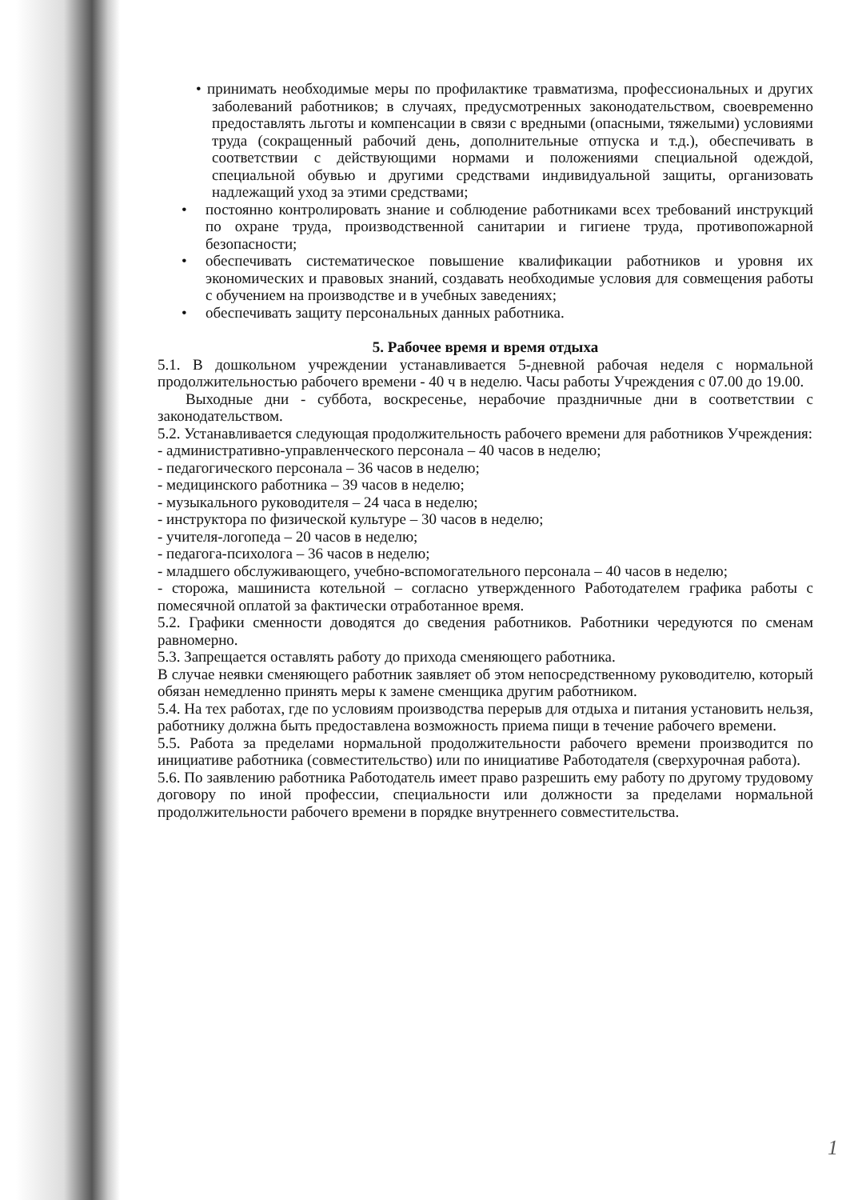• принимать необходимые меры по профилактике травматизма, профессиональных и других заболеваний работников; в случаях, предусмотренных законодательством, своевременно предоставлять льготы и компенсации в связи с вредными (опасными, тяжелыми) условиями труда (сокращенный рабочий день, дополнительные отпуска и т.д.), обеспечивать в соответствии с действующими нормами и положениями специальной одеждой, специальной обувью и другими средствами индивидуальной защиты, организовать надлежащий уход за этими средствами;
• постоянно контролировать знание и соблюдение работниками всех требований инструкций по охране труда, производственной санитарии и гигиене труда, противопожарной безопасности;
• обеспечивать систематическое повышение квалификации работников и уровня их экономических и правовых знаний, создавать необходимые условия для совмещения работы с обучением на производстве и в учебных заведениях;
• обеспечивать защиту персональных данных работника.
5. Рабочее время и время отдыха
5.1. В дошкольном учреждении устанавливается 5-дневной рабочая неделя с нормальной продолжительностью рабочего времени - 40 ч в неделю. Часы работы Учреждения с 07.00 до 19.00.
Выходные дни - суббота, воскресенье, нерабочие праздничные дни в соответствии с законодательством.
5.2. Устанавливается следующая продолжительность рабочего времени для работников Учреждения:
- административно-управленческого персонала – 40 часов в неделю;
- педагогического персонала – 36 часов в неделю;
- медицинского работника – 39 часов в неделю;
- музыкального руководителя – 24 часа в неделю;
- инструктора по физической культуре – 30 часов в неделю;
- учителя-логопеда – 20 часов в неделю;
- педагога-психолога – 36 часов в неделю;
- младшего обслуживающего, учебно-вспомогательного персонала – 40 часов в неделю;
- сторожа, машиниста котельной – согласно утвержденного Работодателем графика работы с помесячной оплатой за фактически отработанное время.
5.2. Графики сменности доводятся до сведения работников. Работники чередуются по сменам равномерно.
5.3. Запрещается оставлять работу до прихода сменяющего работника.
В случае неявки сменяющего работник заявляет об этом непосредственному руководителю, который обязан немедленно принять меры к замене сменщика другим работником.
5.4. На тех работах, где по условиям производства перерыв для отдыха и питания установить нельзя, работнику должна быть предоставлена возможность приема пищи в течение рабочего времени.
5.5. Работа за пределами нормальной продолжительности рабочего времени производится по инициативе работника (совместительство) или по инициативе Работодателя (сверхурочная работа).
5.6. По заявлению работника Работодатель имеет право разрешить ему работу по другому трудовому договору по иной профессии, специальности или должности за пределами нормальной продолжительности рабочего времени в порядке внутреннего совместительства.
1